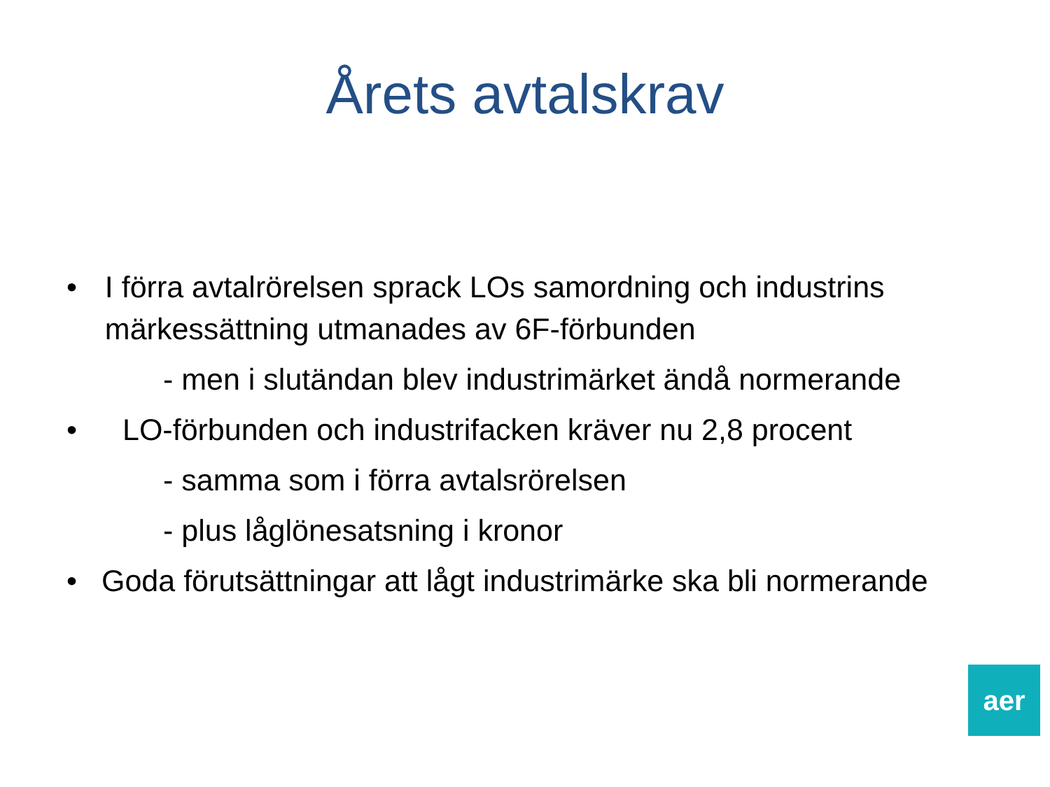Årets avtalskrav
• I förra avtalrörelsen sprack LOs samordning och industrins märkessättning utmanades av 6F-förbunden
- men i slutändan blev industrimärket ändå normerande
• LO-förbunden och industrifacken kräver nu 2,8 procent
- samma som i förra avtalsrörelsen
- plus låglönesatsning i kronor
• Goda förutsättningar att lågt industrimärke ska bli normerande
aer